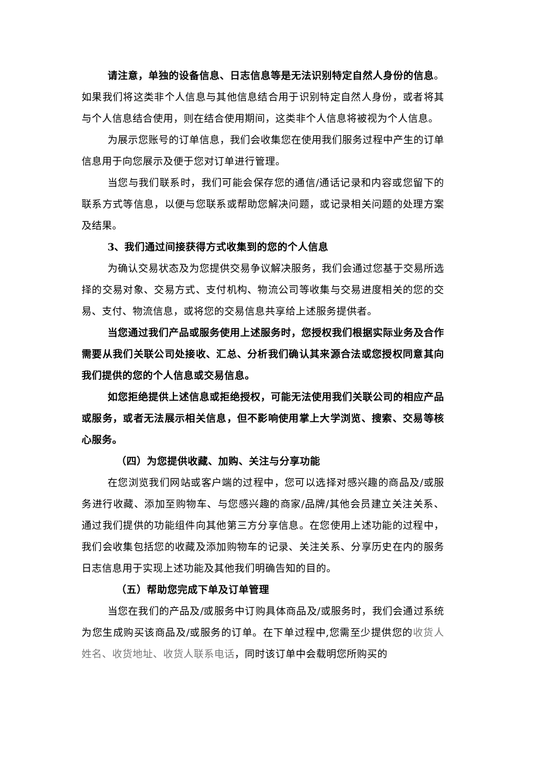请注意，单独的设备信息、日志信息等是无法识别特定自然人身份的信息。如果我们将这类非个人信息与其他信息结合用于识别特定自然人身份，或者将其与个人信息结合使用，则在结合使用期间，这类非个人信息将被视为个人信息。
为展示您账号的订单信息，我们会收集您在使用我们服务过程中产生的订单信息用于向您展示及便于您对订单进行管理。
当您与我们联系时，我们可能会保存您的通信/通话记录和内容或您留下的联系方式等信息，以便与您联系或帮助您解决问题，或记录相关问题的处理方案及结果。
3、我们通过间接获得方式收集到的您的个人信息
为确认交易状态及为您提供交易争议解决服务，我们会通过您基于交易所选择的交易对象、交易方式、支付机构、物流公司等收集与交易进度相关的您的交易、支付、物流信息，或将您的交易信息共享给上述服务提供者。
当您通过我们产品或服务使用上述服务时，您授权我们根据实际业务及合作需要从我们关联公司处接收、汇总、分析我们确认其来源合法或您授权同意其向我们提供的您的个人信息或交易信息。
如您拒绝提供上述信息或拒绝授权，可能无法使用我们关联公司的相应产品或服务，或者无法展示相关信息，但不影响使用掌上大学浏览、搜索、交易等核心服务。
（四）为您提供收藏、加购、关注与分享功能
在您浏览我们网站或客户端的过程中，您可以选择对感兴趣的商品及/或服务进行收藏、添加至购物车、与您感兴趣的商家/品牌/其他会员建立关注关系、通过我们提供的功能组件向其他第三方分享信息。在您使用上述功能的过程中，我们会收集包括您的收藏及添加购物车的记录、关注关系、分享历史在内的服务日志信息用于实现上述功能及其他我们明确告知的目的。
（五）帮助您完成下单及订单管理
当您在我们的产品及/或服务中订购具体商品及/或服务时，我们会通过系统为您生成购买该商品及/或服务的订单。在下单过程中,您需至少提供您的收货人姓名、收货地址、收货人联系电话，同时该订单中会载明您所购买的